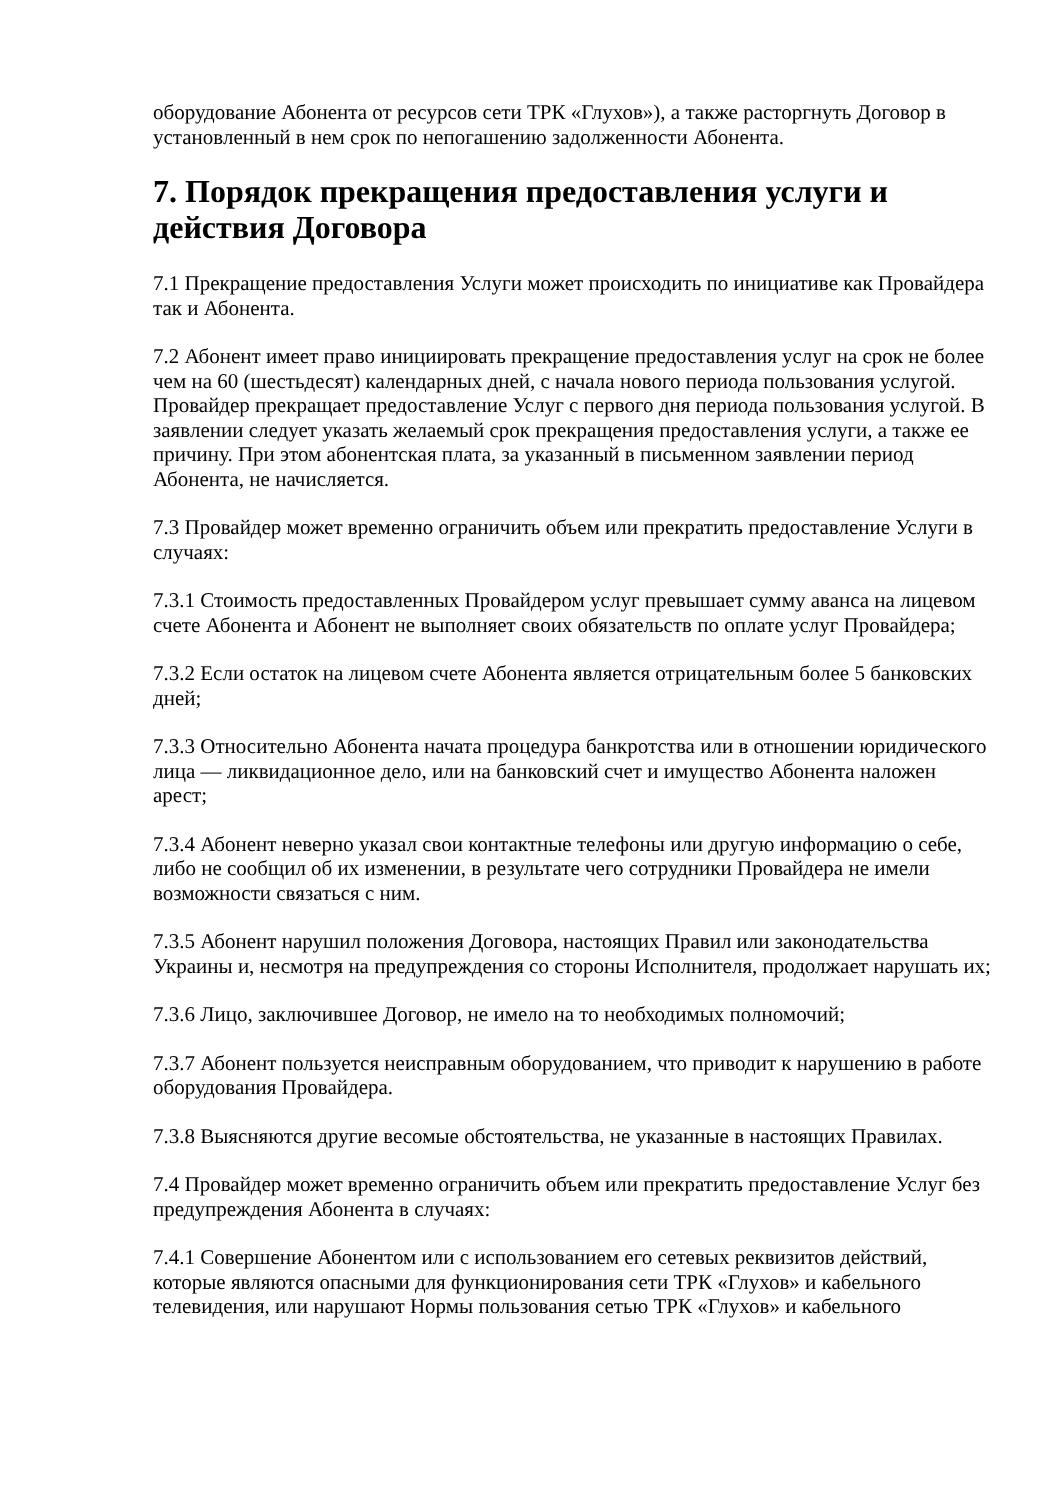оборудование Абонента от ресурсов сети ТРК «Глухов»), а также расторгнуть Договор в установленный в нем срок по непогашению задолженности Абонента.
7. Порядок прекращения предоставления услуги и действия Договора
7.1 Прекращение предоставления Услуги может происходить по инициативе как Провайдера так и Абонента.
7.2 Абонент имеет право инициировать прекращение предоставления услуг на срок не более чем на 60 (шестьдесят) календарных дней, с начала нового периода пользования услугой. Провайдер прекращает предоставление Услуг с первого дня периода пользования услугой. В заявлении следует указать желаемый срок прекращения предоставления услуги, а также ее причину. При этом абонентская плата, за указанный в письменном заявлении период Абонента, не начисляется.
7.3 Провайдер может временно ограничить объем или прекратить предоставление Услуги в случаях:
7.3.1 Стоимость предоставленных Провайдером услуг превышает сумму аванса на лицевом счете Абонента и Абонент не выполняет своих обязательств по оплате услуг Провайдера;
7.3.2 Если остаток на лицевом счете Абонента является отрицательным более 5 банковских дней;
7.3.3 Относительно Абонента начата процедура банкротства или в отношении юридического лица — ликвидационное дело, или на банковский счет и имущество Абонента наложен арест;
7.3.4 Абонент неверно указал свои контактные телефоны или другую информацию о себе, либо не сообщил об их изменении, в результате чего сотрудники Провайдера не имели возможности связаться с ним.
7.3.5 Абонент нарушил положения Договора, настоящих Правил или законодательства Украины и, несмотря на предупреждения со стороны Исполнителя, продолжает нарушать их;
7.3.6 Лицо, заключившее Договор, не имело на то необходимых полномочий;
7.3.7 Абонент пользуется неисправным оборудованием, что приводит к нарушению в работе оборудования Провайдера.
7.3.8 Выясняются другие весомые обстоятельства, не указанные в настоящих Правилах.
7.4 Провайдер может временно ограничить объем или прекратить предоставление Услуг без предупреждения Абонента в случаях:
7.4.1 Совершение Абонентом или с использованием его сетевых реквизитов действий, которые являются опасными для функционирования сети ТРК «Глухов» и кабельного телевидения, или нарушают Нормы пользования сетью ТРК «Глухов» и кабельного